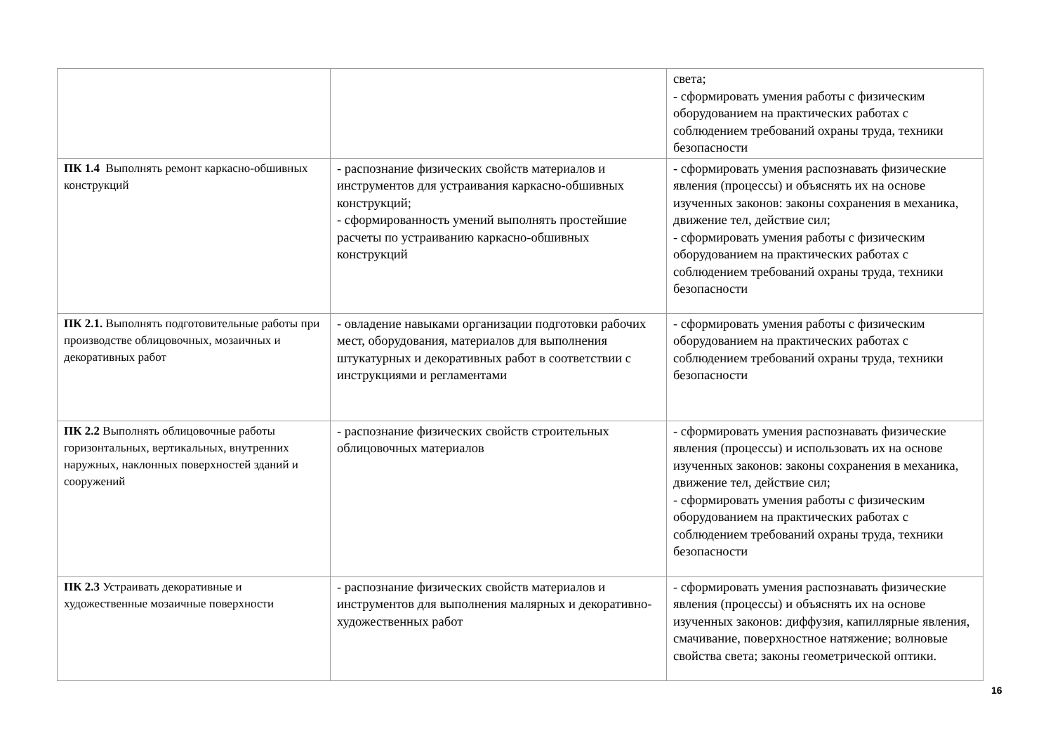| | | света; - сформировать умения работы с физическим оборудованием на практических работах с соблюдением требований охраны труда, техники безопасности |
| ПК 1.4 Выполнять ремонт каркасно-обшивных конструкций | - распознание физических свойств материалов и инструментов для устраивания каркасно-обшивных конструкций; - сформированность умений выполнять простейшие расчеты по устраиванию каркасно-обшивных конструкций | - сформировать умения распознавать физические явления (процессы) и объяснять их на основе изученных законов: законы сохранения в механика, движение тел, действие сил; - сформировать умения работы с физическим оборудованием на практических работах с соблюдением требований охраны труда, техники безопасности |
| ПК 2.1. Выполнять подготовительные работы при производстве облицовочных, мозаичных и декоративных работ | - овладение навыками организации подготовки рабочих мест, оборудования, материалов для выполнения штукатурных и декоративных работ в соответствии с инструкциями и регламентами | - сформировать умения работы с физическим оборудованием на практических работах с соблюдением требований охраны труда, техники безопасности |
| ПК 2.2 Выполнять облицовочные работы горизонтальных, вертикальных, внутренних наружных, наклонных поверхностей зданий и сооружений | - распознание физических свойств строительных облицовочных материалов | - сформировать умения распознавать физические явления (процессы) и использовать их на основе изученных законов: законы сохранения в механика, движение тел, действие сил; - сформировать умения работы с физическим оборудованием на практических работах с соблюдением требований охраны труда, техники безопасности |
| ПК 2.3 Устраивать декоративные и художественные мозаичные поверхности | - распознание физических свойств материалов и инструментов для выполнения малярных и декоративно-художественных работ | - сформировать умения распознавать физические явления (процессы) и объяснять их на основе изученных законов: диффузия, капиллярные явления, смачивание, поверхностное натяжение; волновые свойства света; законы геометрической оптики. |
16